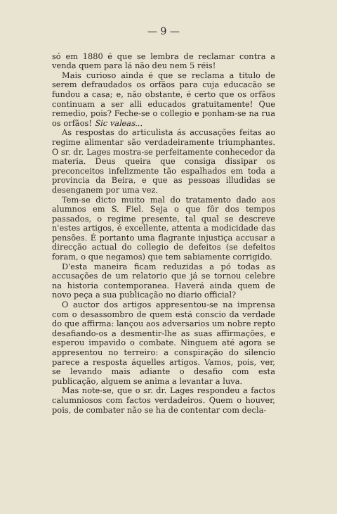— 9 —
só em 1880 é que se lembra de reclamar contra a venda quem para lá não deu nem 5 réis!
Mais curioso ainda é que se reclama a titulo de serem defraudados os orfãos para cuja educacão se fundou a casa; e, não obstante, é certo que os orfãos continuam a ser alli educados gratuitamente! Que remedio, pois? Feche-se o collegio e ponham-se na rua os orfãos! Sic valeas...
As respostas do articulista ás accusações feitas ao regime alimentar são verdadeiramente triumphantes. O sr. dr. Lages mostra-se perfeitamente conhecedor da materia. Deus queira que consiga dissipar os preconceitos infelizmente tão espalhados em toda a provincia da Beira, e que as pessoas illudidas se desenganem por uma vez.
Tem-se dicto muito mal do tratamento dado aos alumnos em S. Fiel. Seja o que fôr dos tempos passados, o regime presente, tal qual se descreve n'estes artigos, é excellente, attenta a modicidade das pensões. É portanto uma flagrante injustiça accusar a direcção actual do collegio de defeitos (se defeitos foram, o que negamos) que tem sabiamente corrigido.
D'esta maneira ficam reduzidas a pó todas as accusações de um relatorio que já se tornou celebre na historia contemporanea. Haverá ainda quem de novo peça a sua publicação no diario official?
O auctor dos artigos appresentou-se na imprensa com o desassombro de quem está conscio da verdade do que affirma: lançou aos adversarios um nobre repto desafiando-os a desmentir-lhe as suas affirmações, e esperou impavido o combate. Ninguem até agora se appresentou no terreiro: a conspiração do silencio parece a resposta áquelles artigos. Vamos, pois, ver, se levando mais adiante o desafio com esta publicação, alguem se anima a levantar a luva.
Mas note-se, que o sr. dr. Lages respondeu a factos calumniosos com factos verdadeiros. Quem o houver, pois, de combater não se ha de contentar com decla-